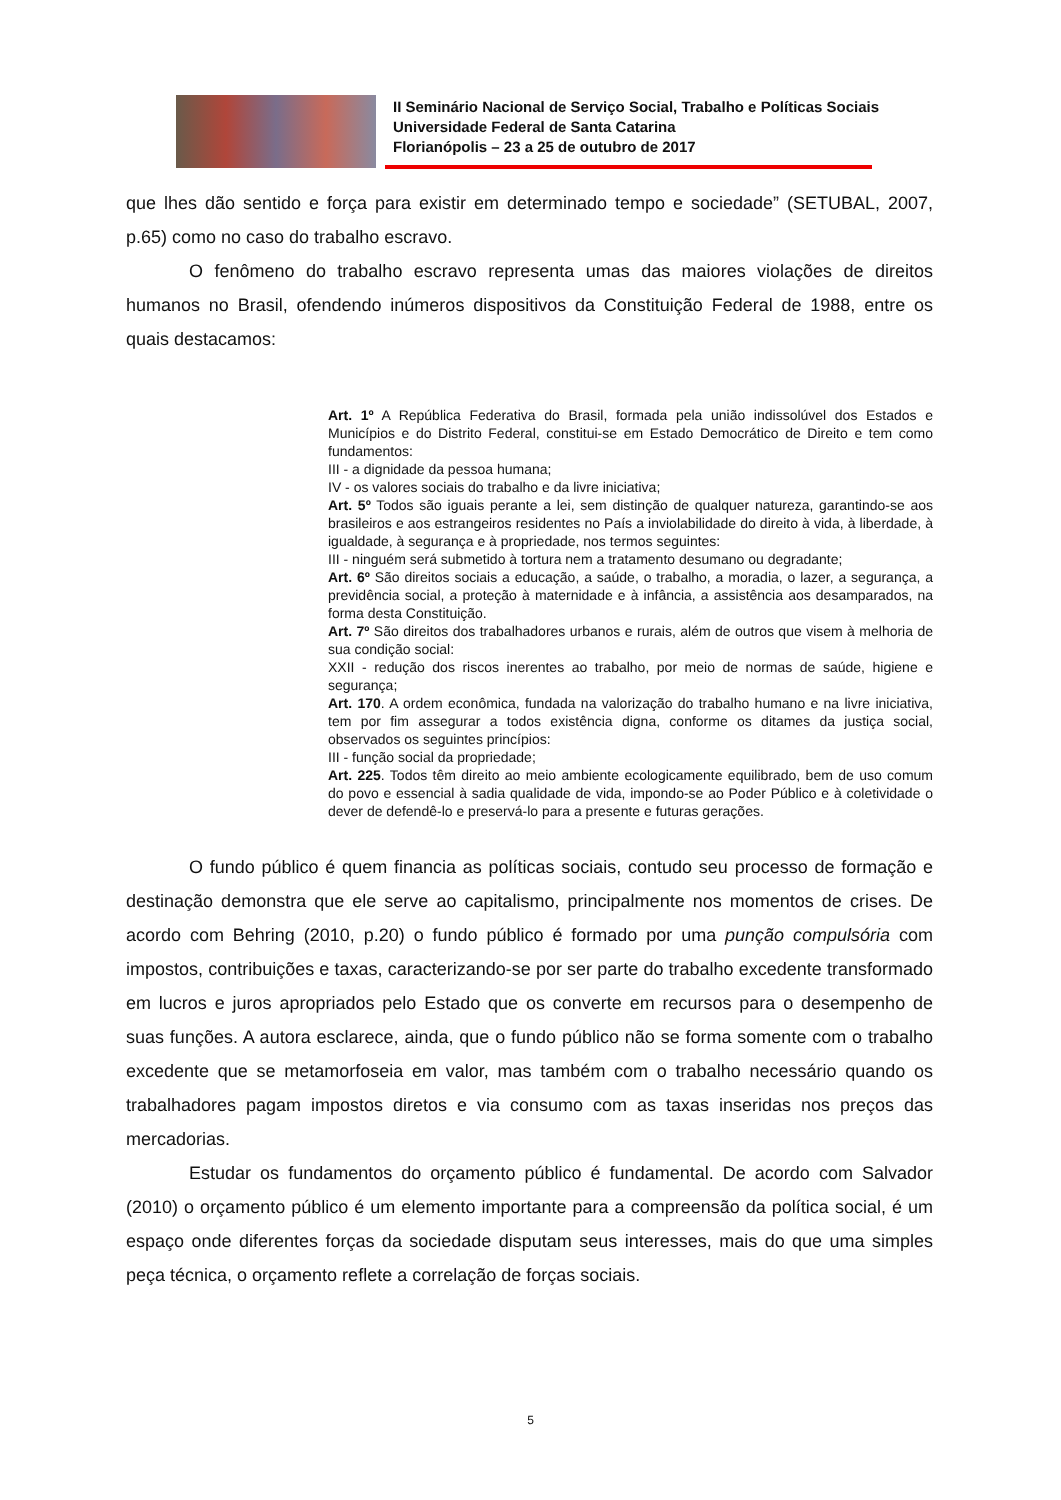II Seminário Nacional de Serviço Social, Trabalho e Políticas Sociais
Universidade Federal de Santa Catarina
Florianópolis – 23 a 25 de outubro de 2017
que lhes dão sentido e força para existir em determinado tempo e sociedade” (SETUBAL, 2007, p.65) como no caso do trabalho escravo.
O fenômeno do trabalho escravo representa umas das maiores violações de direitos humanos no Brasil, ofendendo inúmeros dispositivos da Constituição Federal de 1988, entre os quais destacamos:
Art. 1º A República Federativa do Brasil, formada pela união indissolúvel dos Estados e Municípios e do Distrito Federal, constitui-se em Estado Democrático de Direito e tem como fundamentos:
III - a dignidade da pessoa humana;
IV - os valores sociais do trabalho e da livre iniciativa;
Art. 5º Todos são iguais perante a lei, sem distinção de qualquer natureza, garantindo-se aos brasileiros e aos estrangeiros residentes no País a inviolabilidade do direito à vida, à liberdade, à igualdade, à segurança e à propriedade, nos termos seguintes:
III - ninguém será submetido à tortura nem a tratamento desumano ou degradante;
Art. 6º São direitos sociais a educação, a saúde, o trabalho, a moradia, o lazer, a segurança, a previdência social, a proteção à maternidade e à infância, a assistência aos desamparados, na forma desta Constituição.
Art. 7º São direitos dos trabalhadores urbanos e rurais, além de outros que visem à melhoria de sua condição social:
XXII - redução dos riscos inerentes ao trabalho, por meio de normas de saúde, higiene e segurança;
Art. 170. A ordem econômica, fundada na valorização do trabalho humano e na livre iniciativa, tem por fim assegurar a todos existência digna, conforme os ditames da justiça social, observados os seguintes princípios:
III - função social da propriedade;
Art. 225. Todos têm direito ao meio ambiente ecologicamente equilibrado, bem de uso comum do povo e essencial à sadia qualidade de vida, impondo-se ao Poder Público e à coletividade o dever de defendê-lo e preservá-lo para a presente e futuras gerações.
O fundo público é quem financia as políticas sociais, contudo seu processo de formação e destinação demonstra que ele serve ao capitalismo, principalmente nos momentos de crises. De acordo com Behring (2010, p.20) o fundo público é formado por uma punção compulsória com impostos, contribuições e taxas, caracterizando-se por ser parte do trabalho excedente transformado em lucros e juros apropriados pelo Estado que os converte em recursos para o desempenho de suas funções. A autora esclarece, ainda, que o fundo público não se forma somente com o trabalho excedente que se metamorfoseia em valor, mas também com o trabalho necessário quando os trabalhadores pagam impostos diretos e via consumo com as taxas inseridas nos preços das mercadorias.
Estudar os fundamentos do orçamento público é fundamental. De acordo com Salvador (2010) o orçamento público é um elemento importante para a compreensão da política social, é um espaço onde diferentes forças da sociedade disputam seus interesses, mais do que uma simples peça técnica, o orçamento reflete a correlação de forças sociais.
5